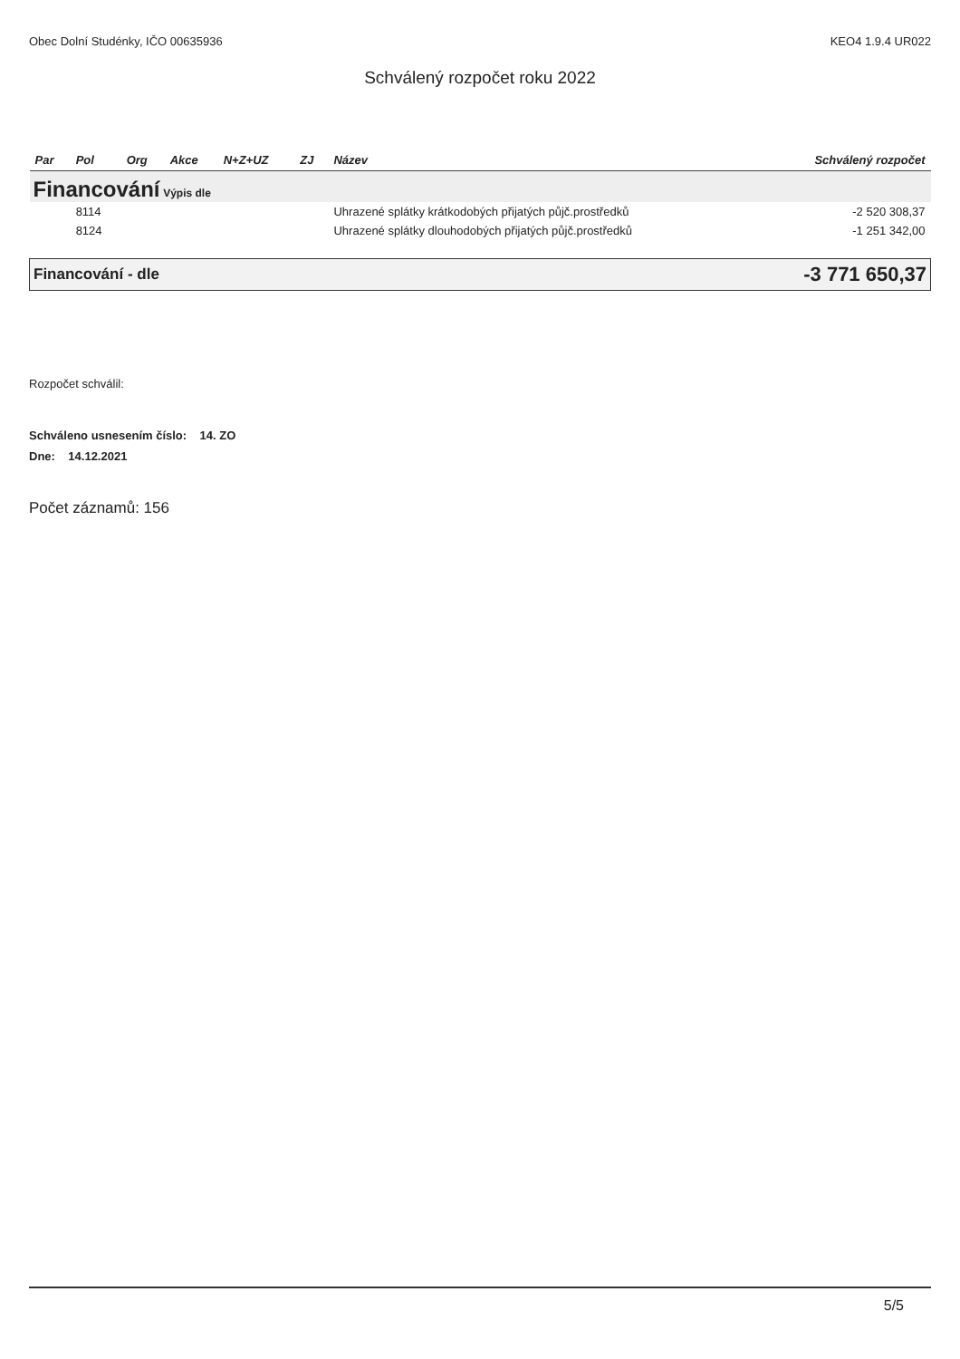Obec Dolní Studénky, IČO 00635936 KEO4 1.9.4 UR022
Schválený rozpočet roku 2022
| Par | Pol | Org | Akce | N+Z+UZ | ZJ | Název | Schválený rozpočet |
| --- | --- | --- | --- | --- | --- | --- | --- |
| Financování Výpis dle | | | | | | | |
| | 8114 | | | | | Uhrazené splátky krátkodobých přijatých půjč.prostředků | -2 520 308,37 |
| | 8124 | | | | | Uhrazené splátky dlouhodobých přijatých půjč.prostředků | -1 251 342,00 |
| Financování - dle | | | | | | | -3 771 650,37 |
Rozpočet schválil:
Schváleno usnesením číslo: 14. ZO
Dne: 14.12.2021
Počet záznamů: 156
5/5